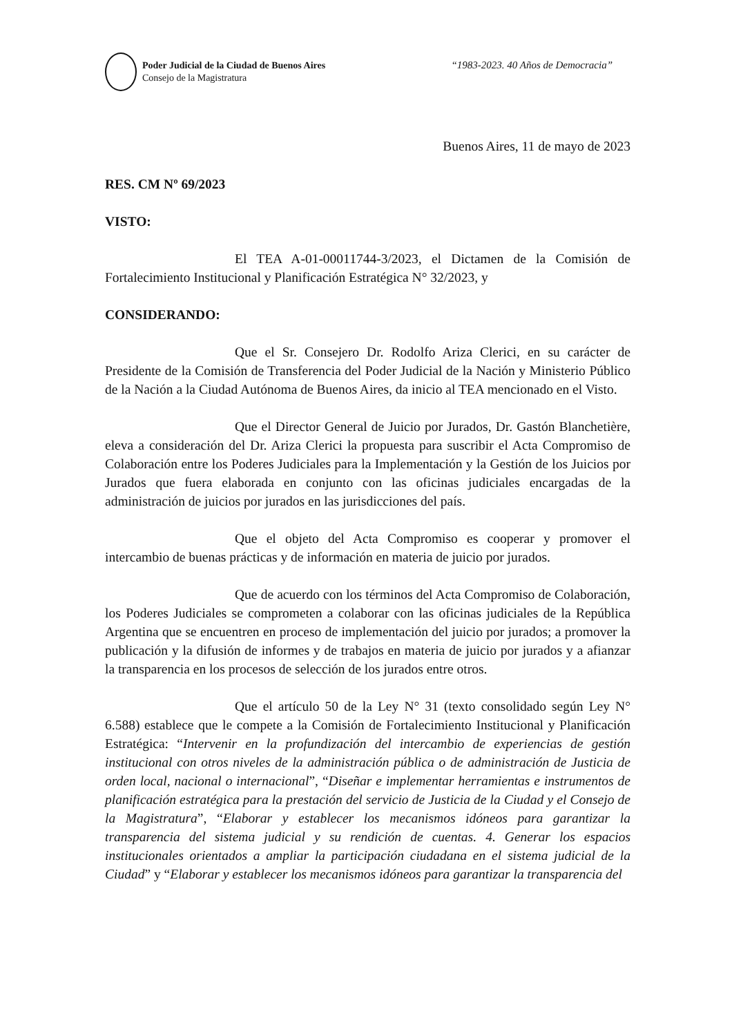Poder Judicial de la Ciudad de Buenos Aires
Consejo de la Magistratura
“1983-2023. 40 Años de Democracia”
Buenos Aires, 11 de mayo de 2023
RES. CM Nº 69/2023
VISTO:
El TEA A-01-00011744-3/2023, el Dictamen de la Comisión de Fortalecimiento Institucional y Planificación Estratégica N° 32/2023, y
CONSIDERANDO:
Que el Sr. Consejero Dr. Rodolfo Ariza Clerici, en su carácter de Presidente de la Comisión de Transferencia del Poder Judicial de la Nación y Ministerio Público de la Nación a la Ciudad Autónoma de Buenos Aires, da inicio al TEA mencionado en el Visto.
Que el Director General de Juicio por Jurados, Dr. Gastón Blanchetière, eleva a consideración del Dr. Ariza Clerici la propuesta para suscribir el Acta Compromiso de Colaboración entre los Poderes Judiciales para la Implementación y la Gestión de los Juicios por Jurados que fuera elaborada en conjunto con las oficinas judiciales encargadas de la administración de juicios por jurados en las jurisdicciones del país.
Que el objeto del Acta Compromiso es cooperar y promover el intercambio de buenas prácticas y de información en materia de juicio por jurados.
Que de acuerdo con los términos del Acta Compromiso de Colaboración, los Poderes Judiciales se comprometen a colaborar con las oficinas judiciales de la República Argentina que se encuentren en proceso de implementación del juicio por jurados; a promover la publicación y la difusión de informes y de trabajos en materia de juicio por jurados y a afianzar la transparencia en los procesos de selección de los jurados entre otros.
Que el artículo 50 de la Ley N° 31 (texto consolidado según Ley N° 6.588) establece que le compete a la Comisión de Fortalecimiento Institucional y Planificación Estratégica: “Intervenir en la profundización del intercambio de experiencias de gestión institucional con otros niveles de la administración pública o de administración de Justicia de orden local, nacional o internacional”, “Diseñar e implementar herramientas e instrumentos de planificación estratégica para la prestación del servicio de Justicia de la Ciudad y el Consejo de la Magistratura”, “Elaborar y establecer los mecanismos idóneos para garantizar la transparencia del sistema judicial y su rendición de cuentas. 4. Generar los espacios institucionales orientados a ampliar la participación ciudadana en el sistema judicial de la Ciudad” y “Elaborar y establecer los mecanismos idóneos para garantizar la transparencia del